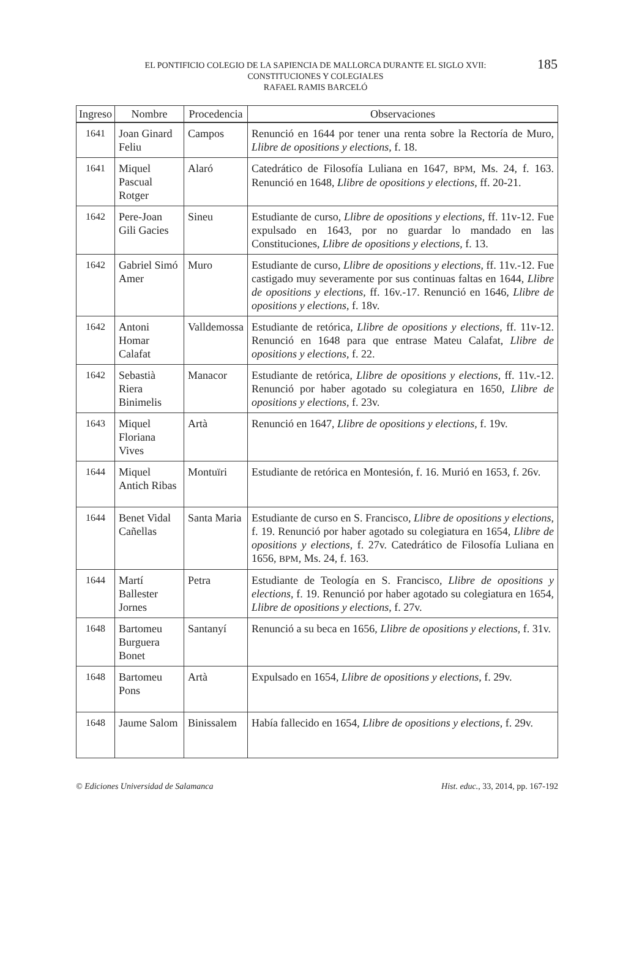185 EL PONTIFICIO COLEGIO DE LA SAPIENCIA DE MALLORCA DURANTE EL SIGLO XVII:
CONSTITUCIONES Y COLEGIALES
RAFAEL RAMIS BARCELÓ
| Ingreso | Nombre | Procedencia | Observaciones |
| --- | --- | --- | --- |
| 1641 | Joan Ginard Feliu | Campos | Renunció en 1644 por tener una renta sobre la Rectoría de Muro, Llibre de opositions y elections , f. 18. |
| 1641 | Miquel Pascual Rotger | Alaró | Catedrático de Filosofía Luliana en 1647, BPM , Ms. 24, f. 163. Renunció en 1648, Llibre de opositions y elections , ff. 20-21. |
| 1642 | Pere-Joan Gili Gacies | Sineu | Estudiante de curso, Llibre de opositions y elections , ff. 11v-12. Fue expulsado en 1643, por no guardar lo mandado en las Constituciones, Llibre de opositions y elections , f. 13. |
| 1642 | Gabriel Simó Amer | Muro | Estudiante de curso, Llibre de opositions y elections , ff. 11v.-12. Fue castigado muy severamente por sus continuas faltas en 1644, Llibre de opositions y elections , ff. 16v.-17. Renunció en 1646, Llibre de opositions y elections , f. 18v. |
| 1642 | Antoni Homar Calafat | Valldemossa | Estudiante de retórica, Llibre de opositions y elections , ff. 11v-12. Renunció en 1648 para que entrase Mateu Calafat, Llibre de opositions y elections , f. 22. |
| 1642 | Sebastià Riera Binimelis | Manacor | Estudiante de retórica, Llibre de opositions y elections , ff. 11v.-12. Renunció por haber agotado su colegiatura en 1650, Llibre de opositions y elections , f. 23v. |
| 1643 | Miquel Floriana Vives | Artà | Renunció en 1647, Llibre de opositions y elections , f. 19v. |
| 1644 | Miquel Antich Ribas | Montuïri | Estudiante de retórica en Montesión, f. 16. Murió en 1653, f. 26v. |
| 1644 | Benet Vidal Cañellas | Santa Maria | Estudiante de curso en S. Francisco, Llibre de opositions y elections , f. 19. Renunció por haber agotado su colegiatura en 1654, Llibre de opositions y elections , f. 27v. Catedrático de Filosofía Luliana en 1656, BPM , Ms. 24, f. 163. |
| 1644 | Martí Ballester Jornes | Petra | Estudiante de Teología en S. Francisco, Llibre de opositions y elections , f. 19. Renunció por haber agotado su colegiatura en 1654, Llibre de opositions y elections , f. 27v. |
| 1648 | Bartomeu Burguera Bonet | Santanyí | Renunció a su beca en 1656, Llibre de opositions y elections , f. 31v. |
| 1648 | Bartomeu Pons | Artà | Expulsado en 1654, Llibre de opositions y elections , f. 29v. |
| 1648 | Jaume Salom | Binissalem | Había fallecido en 1654, Llibre de opositions y elections , f. 29v. |
© Ediciones Universidad de Salamanca Hist. educ., 33, 2014, pp. 167-192